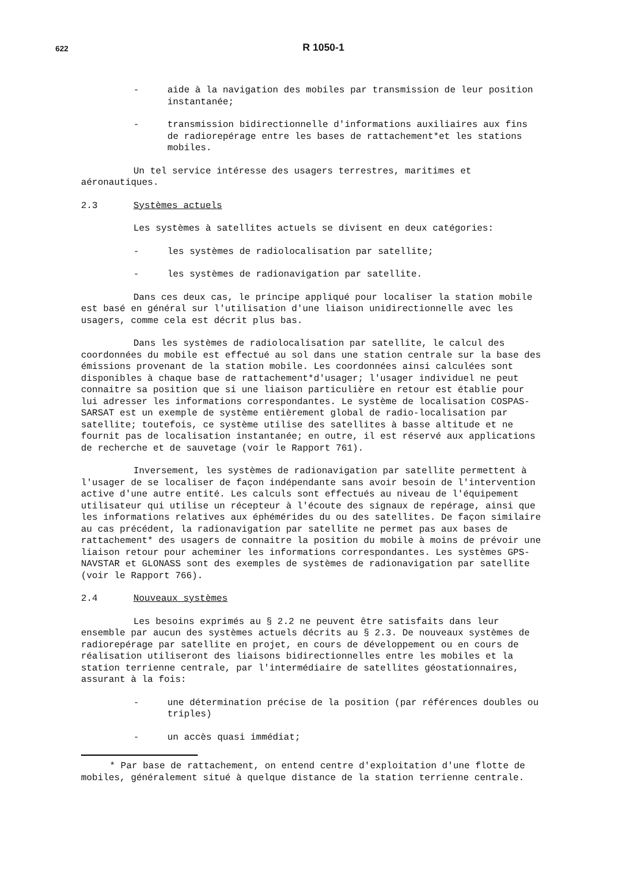622 R 1050-1
- aide à la navigation des mobiles par transmission de leur position instantanée;
- transmission bidirectionnelle d'informations auxiliaires aux fins de radiorepérage entre les bases de rattachement*et les stations mobiles.
Un tel service intéresse des usagers terrestres, maritimes et aéronautiques.
2.3 Systèmes actuels
Les systèmes à satellites actuels se divisent en deux catégories:
- les systèmes de radiolocalisation par satellite;
- les systèmes de radionavigation par satellite.
Dans ces deux cas, le principe appliqué pour localiser la station mobile est basé en général sur l'utilisation d'une liaison unidirectionnelle avec les usagers, comme cela est décrit plus bas.
Dans les systèmes de radiolocalisation par satellite, le calcul des coordonnées du mobile est effectué au sol dans une station centrale sur la base des émissions provenant de la station mobile. Les coordonnées ainsi calculées sont disponibles à chaque base de rattachement*d'usager; l'usager individuel ne peut connaitre sa position que si une liaison particulière en retour est établie pour lui adresser les informations correspondantes. Le système de localisation COSPAS-SARSAT est un exemple de système entièrement global de radio-localisation par satellite; toutefois, ce système utilise des satellites à basse altitude et ne fournit pas de localisation instantanée; en outre, il est réservé aux applications de recherche et de sauvetage (voir le Rapport 761).
Inversement, les systèmes de radionavigation par satellite permettent à l'usager de se localiser de façon indépendante sans avoir besoin de l'intervention active d'une autre entité. Les calculs sont effectués au niveau de l'équipement utilisateur qui utilise un récepteur à l'écoute des signaux de repérage, ainsi que les informations relatives aux éphémérides du ou des satellites. De façon similaire au cas précédent, la radionavigation par satellite ne permet pas aux bases de rattachement* des usagers de connaitre la position du mobile à moins de prévoir une liaison retour pour acheminer les informations correspondantes. Les systèmes GPS-NAVSTAR et GLONASS sont des exemples de systèmes de radionavigation par satellite (voir le Rapport 766).
2.4 Nouveaux systèmes
Les besoins exprimés au § 2.2 ne peuvent être satisfaits dans leur ensemble par aucun des systèmes actuels décrits au § 2.3. De nouveaux systèmes de radiorepérage par satellite en projet, en cours de développement ou en cours de réalisation utiliseront des liaisons bidirectionnelles entre les mobiles et la station terrienne centrale, par l'intermédiaire de satellites géostationnaires, assurant à la fois:
- une détermination précise de la position (par références doubles ou triples)
- un accès quasi immédiat;
* Par base de rattachement, on entend centre d'exploitation d'une flotte de mobiles, généralement situé à quelque distance de la station terrienne centrale.